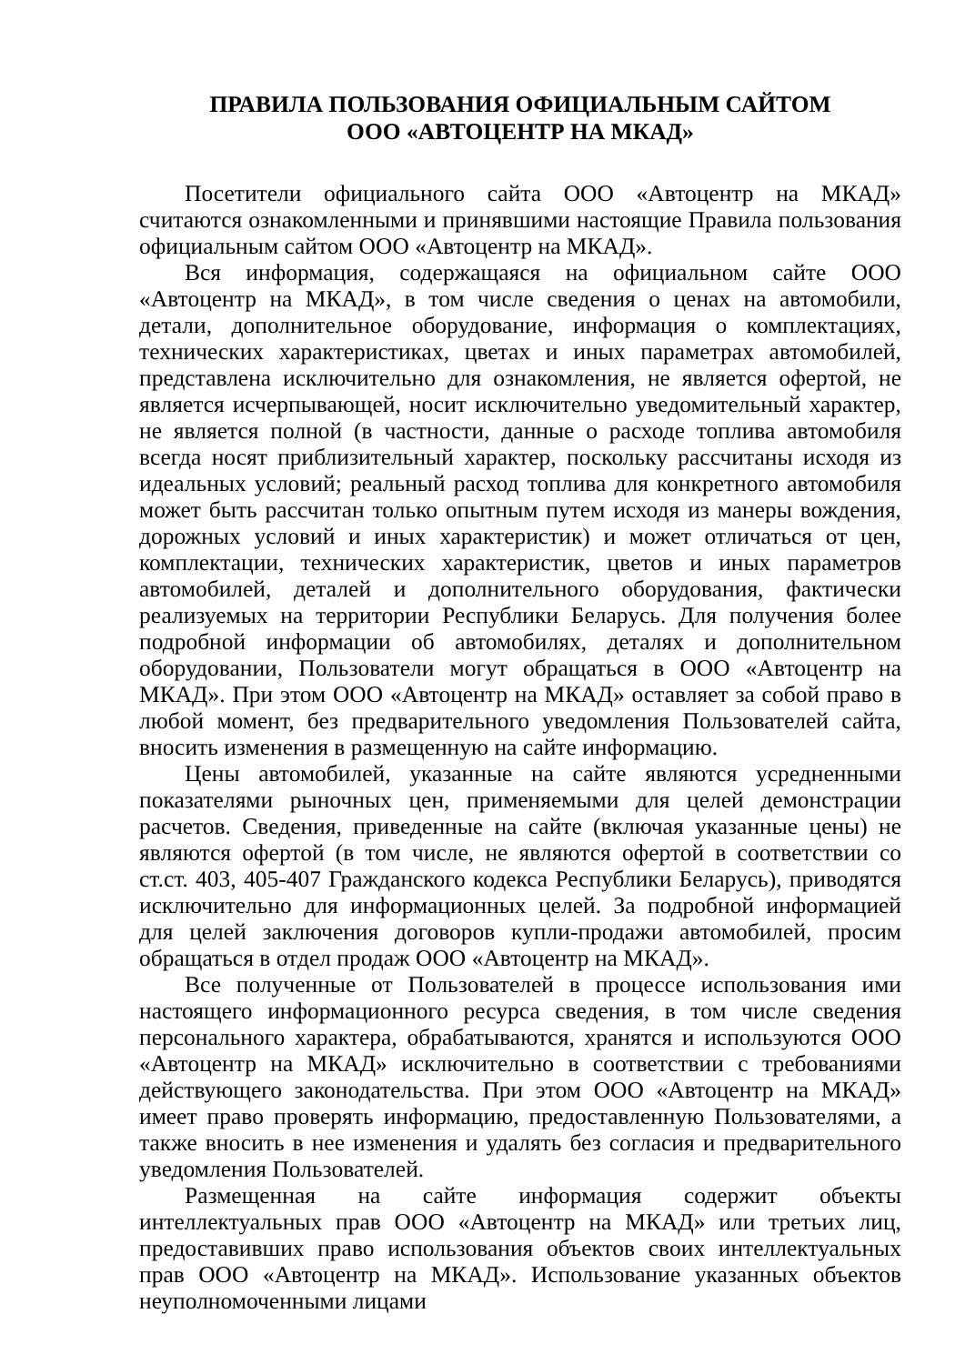ПРАВИЛА ПОЛЬЗОВАНИЯ ОФИЦИАЛЬНЫМ САЙТОМ
ООО «АВТОЦЕНТР НА МКАД»
Посетители официального сайта ООО «Автоцентр на МКАД» считаются ознакомленными и принявшими настоящие Правила пользования официальным сайтом ООО «Автоцентр на МКАД».
Вся информация, содержащаяся на официальном сайте ООО «Автоцентр на МКАД», в том числе сведения о ценах на автомобили, детали, дополнительное оборудование, информация о комплектациях, технических характеристиках, цветах и иных параметрах автомобилей, представлена исключительно для ознакомления, не является офертой, не является исчерпывающей, носит исключительно уведомительный характер, не является полной (в частности, данные о расходе топлива автомобиля всегда носят приблизительный характер, поскольку рассчитаны исходя из идеальных условий; реальный расход топлива для конкретного автомобиля может быть рассчитан только опытным путем исходя из манеры вождения, дорожных условий и иных характеристик) и может отличаться от цен, комплектации, технических характеристик, цветов и иных параметров автомобилей, деталей и дополнительного оборудования, фактически реализуемых на территории Республики Беларусь. Для получения более подробной информации об автомобилях, деталях и дополнительном оборудовании, Пользователи могут обращаться в ООО «Автоцентр на МКАД». При этом ООО «Автоцентр на МКАД» оставляет за собой право в любой момент, без предварительного уведомления Пользователей сайта, вносить изменения в размещенную на сайте информацию.
Цены автомобилей, указанные на сайте являются усредненными показателями рыночных цен, применяемыми для целей демонстрации расчетов. Сведения, приведенные на сайте (включая указанные цены) не являются офертой (в том числе, не являются офертой в соответствии со ст.ст. 403, 405-407 Гражданского кодекса Республики Беларусь), приводятся исключительно для информационных целей. За подробной информацией для целей заключения договоров купли-продажи автомобилей, просим обращаться в отдел продаж ООО «Автоцентр на МКАД».
Все полученные от Пользователей в процессе использования ими настоящего информационного ресурса сведения, в том числе сведения персонального характера, обрабатываются, хранятся и используются ООО «Автоцентр на МКАД» исключительно в соответствии с требованиями действующего законодательства. При этом ООО «Автоцентр на МКАД» имеет право проверять информацию, предоставленную Пользователями, а также вносить в нее изменения и удалять без согласия и предварительного уведомления Пользователей.
Размещенная на сайте информация содержит объекты интеллектуальных прав ООО «Автоцентр на МКАД» или третьих лиц, предоставивших право использования объектов своих интеллектуальных прав ООО «Автоцентр на МКАД». Использование указанных объектов неуполномоченными лицами